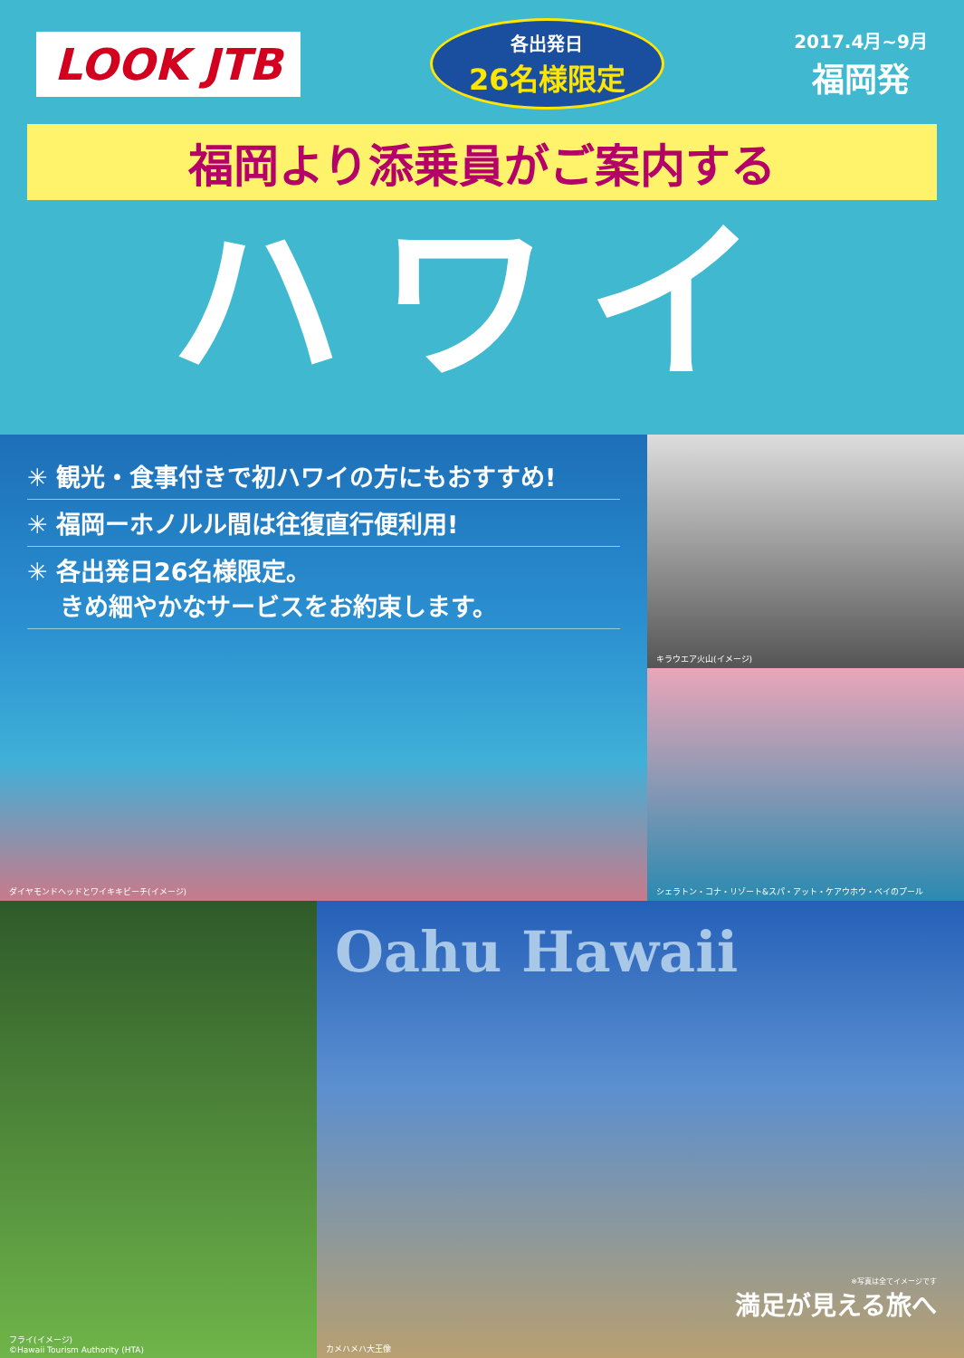LOOK JTB
各出発日
26名様限定
2017.4月~9月
福岡発
福岡より添乗員がご案内する
ハワイ
✳ 観光・食事付きで初ハワイの方にもおすすめ!
✳ 福岡ーホノルル間は往復直行便利用!
✳ 各出発日26名様限定。
　 きめ細やかなサービスをお約束します。
ダイヤモンドヘッドとワイキキビーチ(イメージ)
キラウエア火山(イメージ)
シェラトン・コナ・リゾート&スパ・アット・ケアウホウ・ベイのプール
フライ(イメージ)
©Hawaii Tourism Authority (HTA)
Oahu Hawaii
カメハメハ大王像
※写真は全てイメージです
満足が見える旅へ